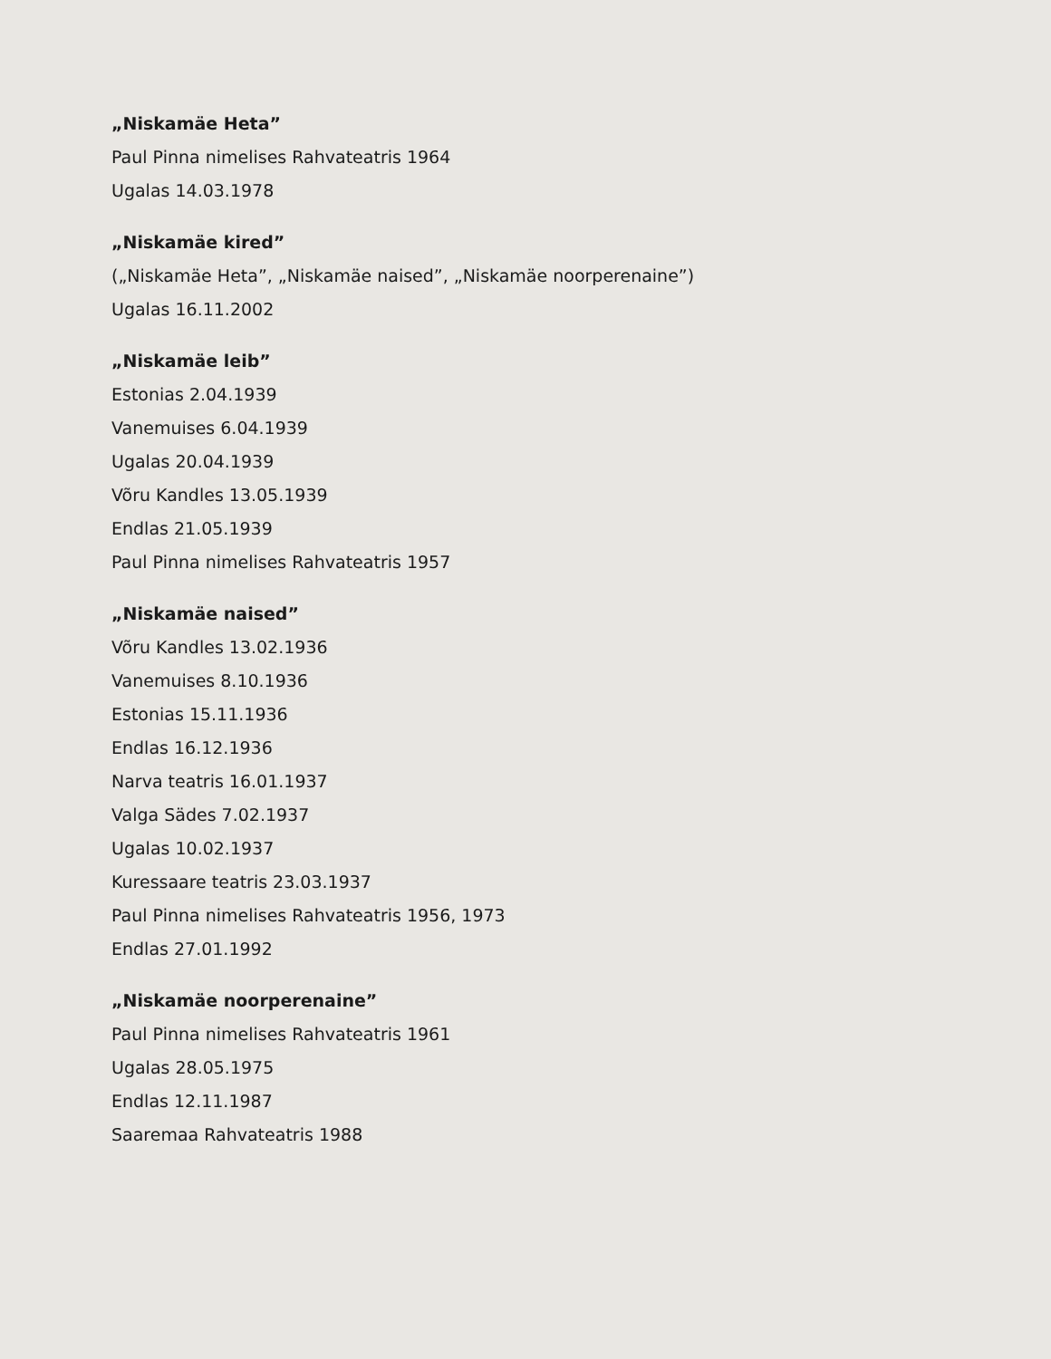„Niskamäe Heta”
Paul Pinna nimelises Rahvateatris 1964
Ugalas 14.03.1978
„Niskamäe kired”
(„Niskamäe Heta”, „Niskamäe naised”, „Niskamäe noorperenaine”)
Ugalas 16.11.2002
„Niskamäe leib”
Estonias 2.04.1939
Vanemuises 6.04.1939
Ugalas 20.04.1939
Võru Kandles 13.05.1939
Endlas 21.05.1939
Paul Pinna nimelises Rahvateatris 1957
„Niskamäe naised”
Võru Kandles 13.02.1936
Vanemuises 8.10.1936
Estonias 15.11.1936
Endlas 16.12.1936
Narva teatris 16.01.1937
Valga Sädes 7.02.1937
Ugalas 10.02.1937
Kuressaare teatris 23.03.1937
Paul Pinna nimelises Rahvateatris 1956, 1973
Endlas 27.01.1992
„Niskamäe noorperenaine”
Paul Pinna nimelises Rahvateatris 1961
Ugalas 28.05.1975
Endlas 12.11.1987
Saaremaa Rahvateatris 1988